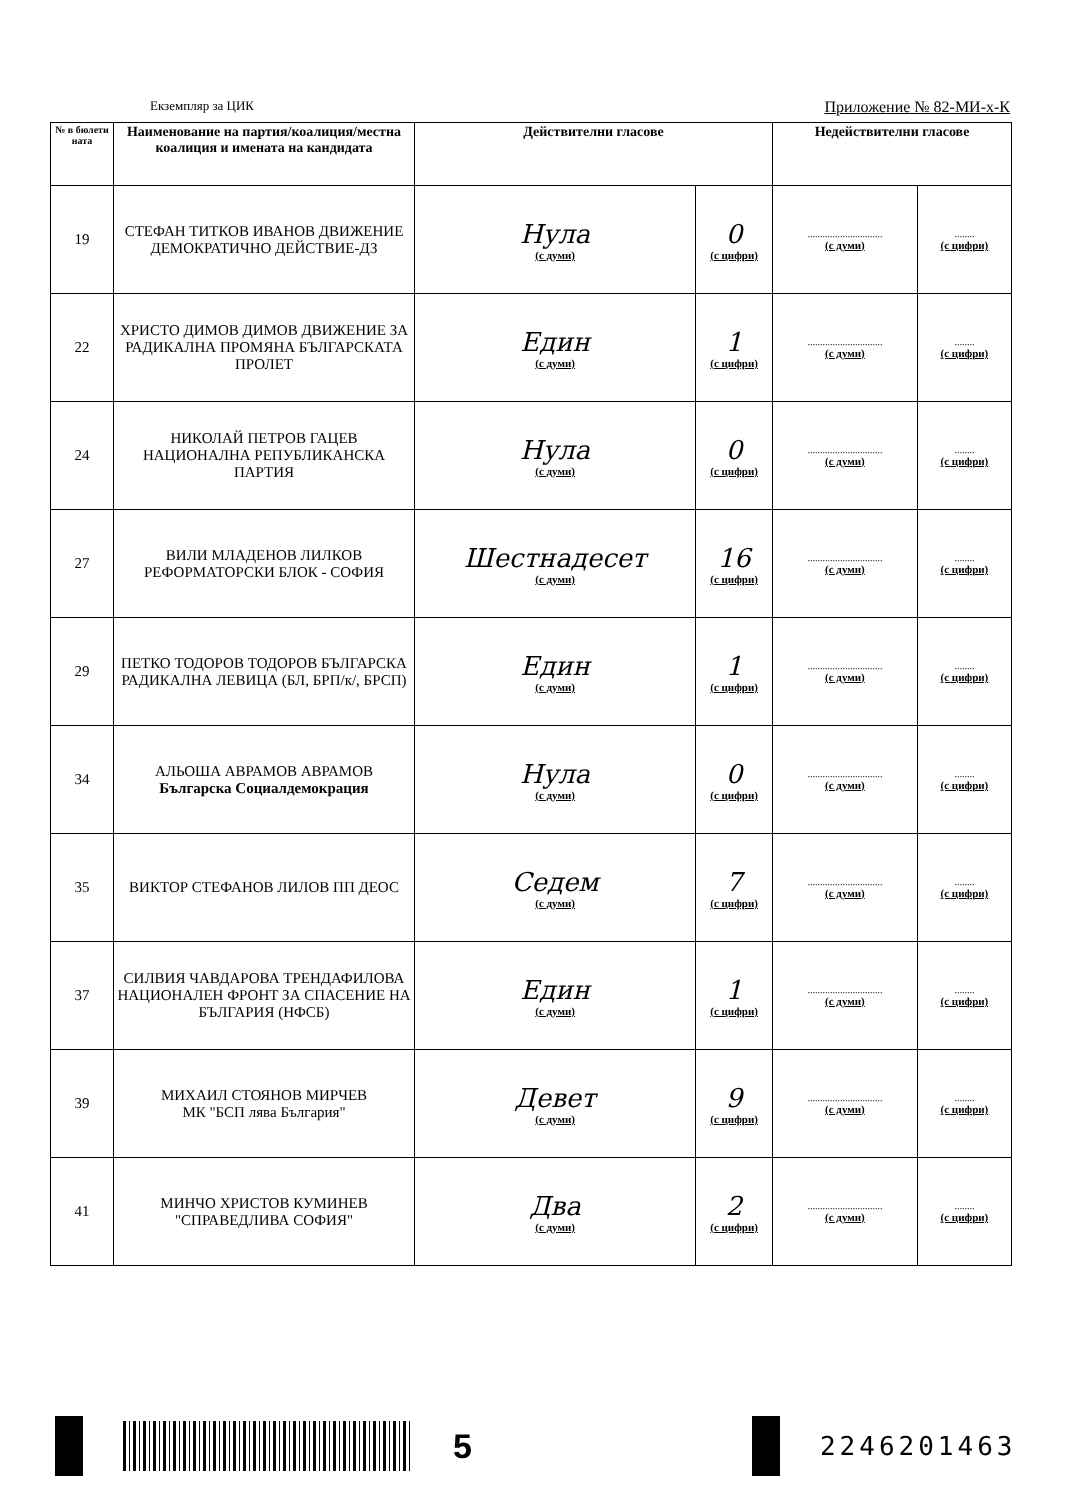Екземпляр за ЦИК Приложение № 82-МИ-х-К
| № в бюлети ната | Наименование на партия/коалиция/местна коалиция и имената на кандидата | Действителни гласове | | Недействителни гласове | |
| --- | --- | --- | --- | --- | --- |
| 19 | СТЕФАН ТИТКОВ ИВАНОВ ДВИЖЕНИЕ ДЕМОКРАТИЧНО ДЕЙСТВИЕ-ДЗ | Нула (с думи) | 0 (с цифри) | .............................. (с думи) | ........ (с цифри) |
| 22 | ХРИСТО ДИМОВ ДИМОВ ДВИЖЕНИЕ ЗА РАДИКАЛНА ПРОМЯНА БЪЛГАРСКАТА ПРОЛЕТ | Един (с думи) | 1 (с цифри) | .............................. (с думи) | ........ (с цифри) |
| 24 | НИКОЛАЙ ПЕТРОВ ГАЦЕВ НАЦИОНАЛНА РЕПУБЛИКАНСКА ПАРТИЯ | Нула (с думи) | 0 (с цифри) | .............................. (с думи) | ........ (с цифри) |
| 27 | ВИЛИ МЛАДЕНОВ ЛИЛКОВ РЕФОРМАТОРСКИ БЛОК - СОФИЯ | Шестнадесет (с думи) | 16 (с цифри) | .............................. (с думи) | ........ (с цифри) |
| 29 | ПЕТКО ТОДОРОВ ТОДОРОВ БЪЛГАРСКА РАДИКАЛНА ЛЕВИЦА (БЛ, БРП/к/, БРСП) | Един (с думи) | 1 (с цифри) | .............................. (с думи) | ........ (с цифри) |
| 34 | АЛЬОША АВРАМОВ АВРАМОВ Българска Социалдемокрация | Нула (с думи) | 0 (с цифри) | .............................. (с думи) | ........ (с цифри) |
| 35 | ВИКТОР СТЕФАНОВ ЛИЛОВ ПП ДЕОС | Седем (с думи) | 7 (с цифри) | .............................. (с думи) | ........ (с цифри) |
| 37 | СИЛВИЯ ЧАВДАРОВА ТРЕНДАФИЛОВА НАЦИОНАЛЕН ФРОНТ ЗА СПАСЕНИЕ НА БЪЛГАРИЯ (НФСБ) | Един (с думи) | 1 (с цифри) | .............................. (с думи) | ........ (с цифри) |
| 39 | МИХАИЛ СТОЯНОВ МИРЧЕВ МК "БСП лява България" | Девет (с думи) | 9 (с цифри) | .............................. (с думи) | ........ (с цифри) |
| 41 | МИНЧО ХРИСТОВ КУМИНЕВ "СПРАВЕДЛИВА СОФИЯ" | Два (с думи) | 2 (с цифри) | .............................. (с думи) | ........ (с цифри) |
5
2246201463